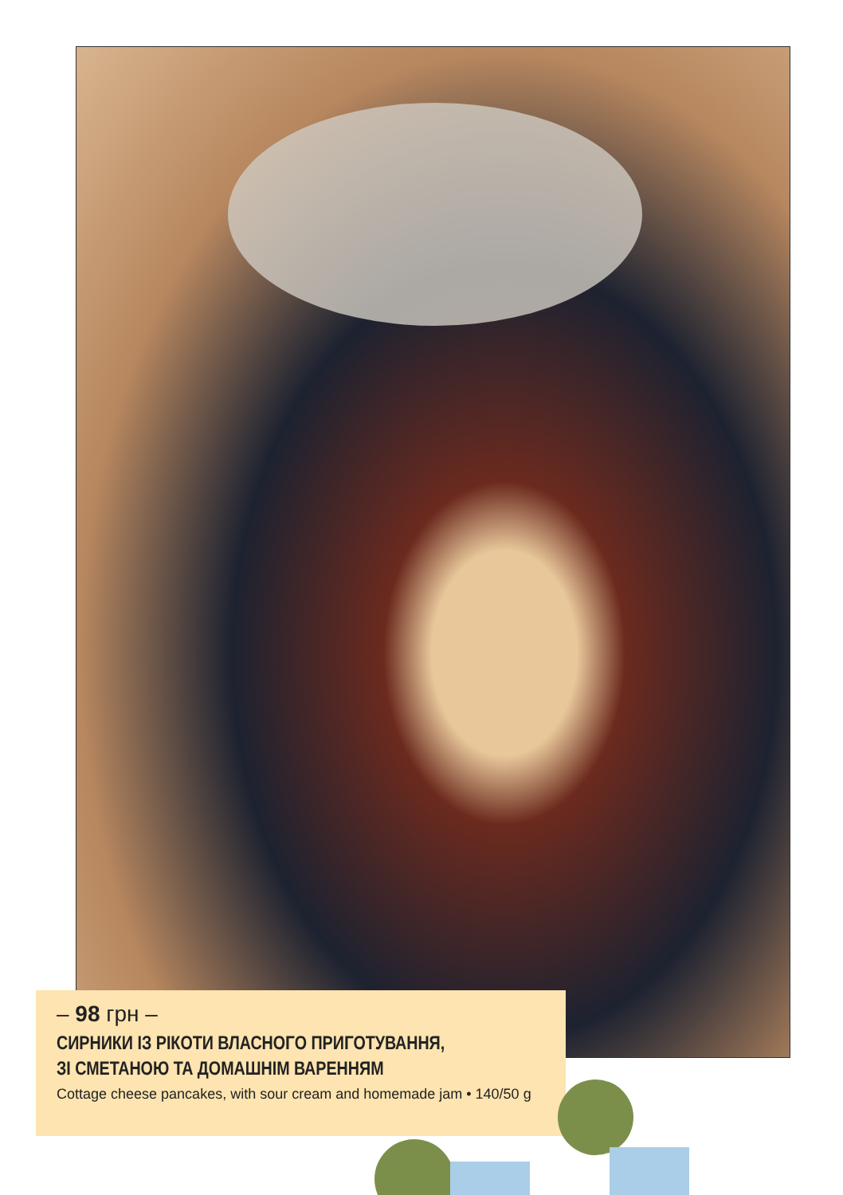– 98 грн –
СИРНИКИ ІЗ РІКОТИ ВЛАСНОГО ПРИГОТУВАННЯ,
ЗІ СМЕТАНОЮ ТА ДОМАШНІМ ВАРЕННЯМ
Cottage cheese pancakes, with sour cream and homemade jam • 140/50 g